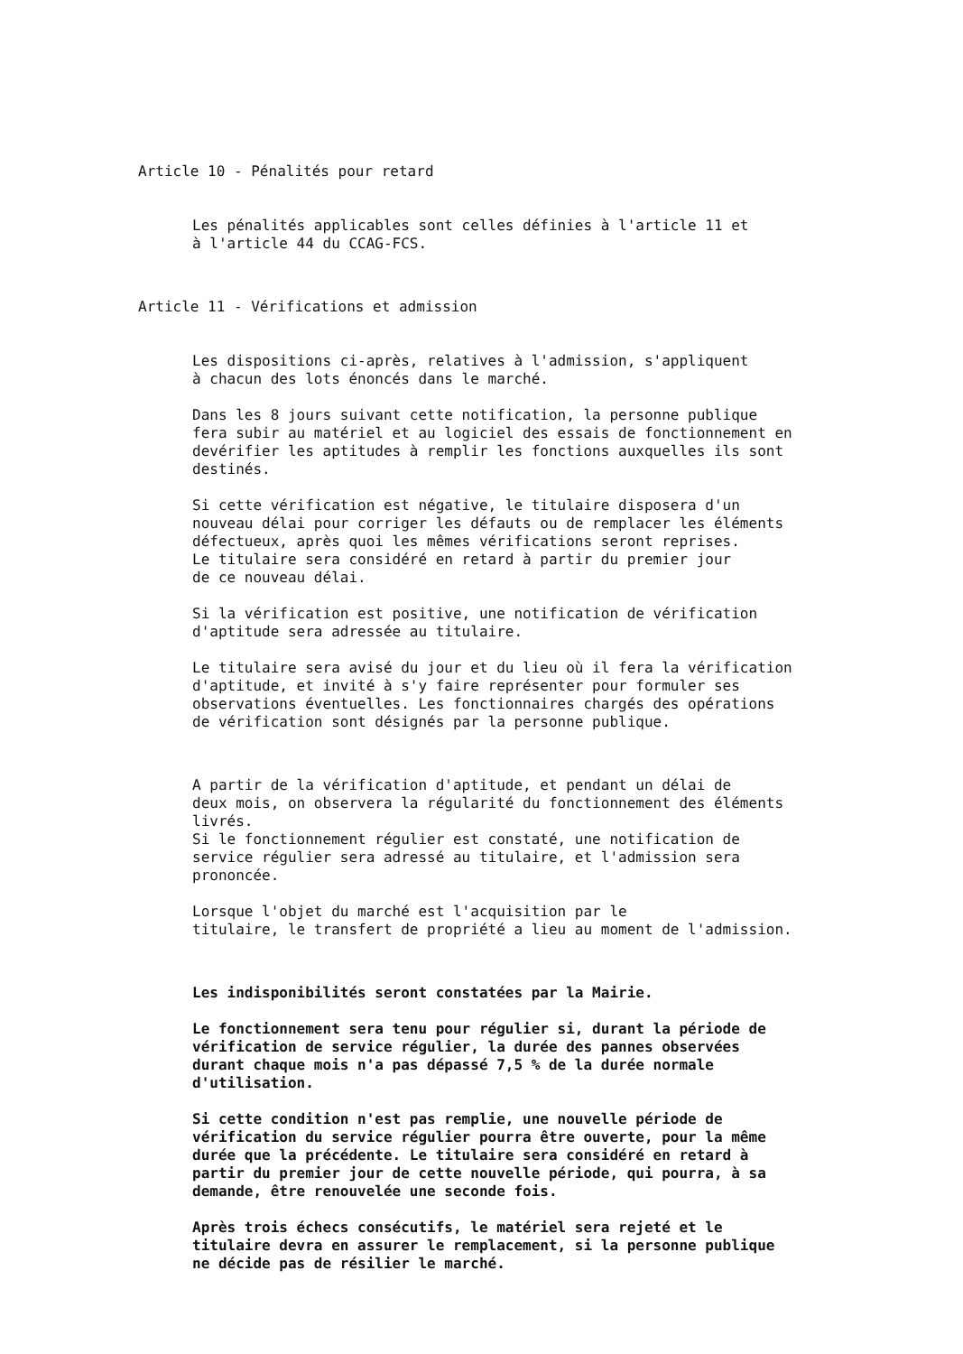Article 10 - Pénalités pour retard
Les pénalités applicables sont celles définies à l'article 11 et à l'article 44 du CCAG-FCS.
Article 11 - Vérifications et admission
Les dispositions ci-après, relatives à l'admission, s'appliquent à chacun des lots énoncés dans le marché.
Dans les 8 jours suivant cette notification, la personne publique fera subir au matériel et au logiciel des essais de fonctionnement en devérifier les aptitudes à remplir les fonctions auxquelles ils sont destinés.
Si cette vérification est négative, le titulaire disposera d'un nouveau délai pour corriger les défauts ou de remplacer les éléments défectueux, après quoi les mêmes vérifications seront reprises. Le titulaire sera considéré en retard à partir du premier jour de ce nouveau délai.
Si la vérification est positive, une notification de vérification d'aptitude sera adressée au titulaire.
Le titulaire sera avisé du jour et du lieu où il fera la vérification d'aptitude, et invité à s'y faire représenter pour formuler ses observations éventuelles. Les fonctionnaires chargés des opérations de vérification sont désignés par la personne publique.
A partir de la vérification d'aptitude, et pendant un délai de deux mois, on observera la régularité du fonctionnement des éléments livrés. Si le fonctionnement régulier est constaté, une notification de service régulier sera adressé au titulaire, et l'admission sera prononcée.
Lorsque l'objet du marché est l'acquisition par le titulaire, le transfert de propriété a lieu au moment de l'admission.
Les indisponibilités seront constatées par la Mairie.
Le fonctionnement sera tenu pour régulier si, durant la période de vérification de service régulier, la durée des pannes observées durant chaque mois n'a pas dépassé 7,5 % de la durée normale d'utilisation.
Si cette condition n'est pas remplie, une nouvelle période de vérification du service régulier pourra être ouverte, pour la même durée que la précédente. Le titulaire sera considéré en retard à partir du premier jour de cette nouvelle période, qui pourra, à sa demande, être renouvelée une seconde fois.
Après trois échecs consécutifs, le matériel sera rejeté et le titulaire devra en assurer le remplacement, si la personne publique ne décide pas de résilier le marché.